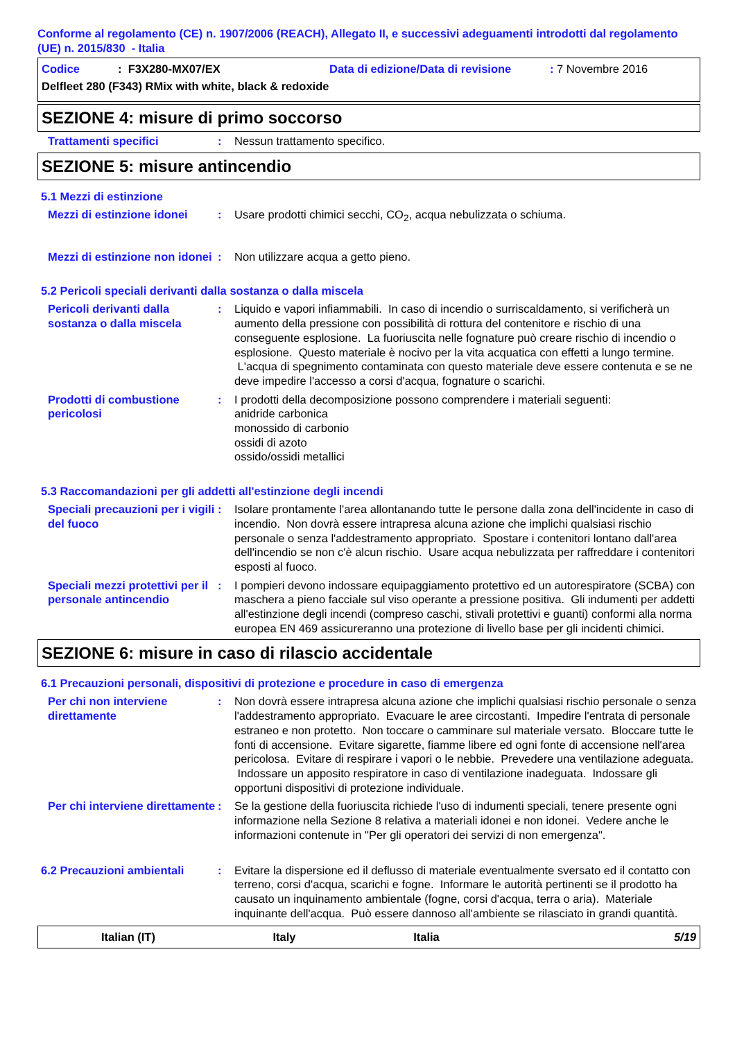Conforme al regolamento (CE) n. 1907/2006 (REACH), Allegato II, e successivi adeguamenti introdotti dal regolamento (UE) n. 2015/830 - Italia
Codice: F3X280-MX07/EX Data di edizione/Data di revisione: 7 Novembre 2016
Delfleet 280 (F343) RMix with white, black & redoxide
SEZIONE 4: misure di primo soccorso
Trattamenti specifici : Nessun trattamento specifico.
SEZIONE 5: misure antincendio
5.1 Mezzi di estinzione
Mezzi di estinzione idonei
: Usare prodotti chimici secchi, CO<sub>2</sub>, acqua nebulizzata o schiuma.
Mezzi di estinzione non idonei
: Non utilizzare acqua a getto pieno.
5.2 Pericoli speciali derivanti dalla sostanza o dalla miscela
Pericoli derivanti dalla sostanza o dalla miscela
: Liquido e vapori infiammabili. In caso di incendio o surriscaldamento, si verificherà un aumento della pressione con possibilità di rottura del contenitore e rischio di una conseguente esplosione. La fuoriuscita nelle fognature può creare rischio di incendio o esplosione. Questo materiale è nocivo per la vita acquatica con effetti a lungo termine. L'acqua di spegnimento contaminata con questo materiale deve essere contenuta e se ne deve impedire l'accesso a corsi d'acqua, fognature o scarichi.
Prodotti di combustione pericolosi
: I prodotti della decomposizione possono comprendere i materiali seguenti:
anidride carbonica
monossido di carbonio
ossidi di azoto
ossido/ossidi metallici
5.3 Raccomandazioni per gli addetti all'estinzione degli incendi
Speciali precauzioni per i vigili del fuoco
: Isolare prontamente l'area allontanando tutte le persone dalla zona dell'incidente in caso di incendio. Non dovrà essere intrapresa alcuna azione che implichi qualsiasi rischio personale o senza l'addestramento appropriato. Spostare i contenitori lontano dall'area dell'incendio se non c'è alcun rischio. Usare acqua nebulizzata per raffreddare i contenitori esposti al fuoco.
Speciali mezzi protettivi per il personale antincendio
: I pompieri devono indossare equipaggiamento protettivo ed un autorespiratore (SCBA) con maschera a pieno facciale sul viso operante a pressione positiva. Gli indumenti per addetti all'estinzione degli incendi (compreso caschi, stivali protettivi e guanti) conformi alla norma europea EN 469 assicureranno una protezione di livello base per gli incidenti chimici.
SEZIONE 6: misure in caso di rilascio accidentale
6.1 Precauzioni personali, dispositivi di protezione e procedure in caso di emergenza
Per chi non interviene direttamente
: Non dovrà essere intrapresa alcuna azione che implichi qualsiasi rischio personale o senza l'addestramento appropriato. Evacuare le aree circostanti. Impedire l'entrata di personale estraneo e non protetto. Non toccare o camminare sul materiale versato. Bloccare tutte le fonti di accensione. Evitare sigarette, fiamme libere ed ogni fonte di accensione nell'area pericolosa. Evitare di respirare i vapori o le nebbie. Prevedere una ventilazione adeguata. Indossare un apposito respiratore in caso di ventilazione inadeguata. Indossare gli opportuni dispositivi di protezione individuale.
Per chi interviene direttamente
: Se la gestione della fuoriuscita richiede l'uso di indumenti speciali, tenere presente ogni informazione nella Sezione 8 relativa a materiali idonei e non idonei. Vedere anche le informazioni contenute in "Per gli operatori dei servizi di non emergenza".
6.2 Precauzioni ambientali
: Evitare la dispersione ed il deflusso di materiale eventualmente sversato ed il contatto con terreno, corsi d'acqua, scarichi e fogne. Informare le autorità pertinenti se il prodotto ha causato un inquinamento ambientale (fogne, corsi d'acqua, terra o aria). Materiale inquinante dell'acqua. Può essere dannoso all'ambiente se rilasciato in grandi quantità.
Italian (IT) Italy Italia 5/19